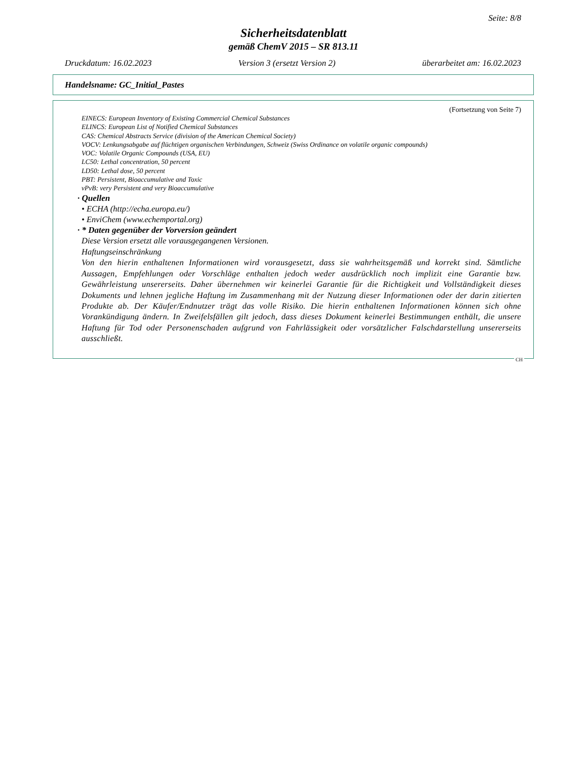Seite: 8/8
Sicherheitsdatenblatt
gemäß ChemV 2015 – SR 813.11
Druckdatum: 16.02.2023 Version 3 (ersetzt Version 2) überarbeitet am: 16.02.2023
Handelsname: GC_Initial_Pastes
(Fortsetzung von Seite 7)
EINECS: European Inventory of Existing Commercial Chemical Substances
ELINCS: European List of Notified Chemical Substances
CAS: Chemical Abstracts Service (division of the American Chemical Society)
VOCV: Lenkungsabgabe auf flüchtigen organischen Verbindungen, Schweiz (Swiss Ordinance on volatile organic compounds)
VOC: Volatile Organic Compounds (USA, EU)
LC50: Lethal concentration, 50 percent
LD50: Lethal dose, 50 percent
PBT: Persistent, Bioaccumulative and Toxic
vPvB: very Persistent and very Bioaccumulative
· Quellen
• ECHA (http://echa.europa.eu/)
• EnviChem (www.echemportal.org)
· * Daten gegenüber der Vorversion geändert
Diese Version ersetzt alle vorausgegangenen Versionen.
Haftungseinschränkung
Von den hierin enthaltenen Informationen wird vorausgesetzt, dass sie wahrheitsgemäß und korrekt sind. Sämtliche Aussagen, Empfehlungen oder Vorschläge enthalten jedoch weder ausdrücklich noch implizit eine Garantie bzw. Gewährleistung unsererseits. Daher übernehmen wir keinerlei Garantie für die Richtigkeit und Vollständigkeit dieses Dokuments und lehnen jegliche Haftung im Zusammenhang mit der Nutzung dieser Informationen oder der darin zitierten Produkte ab. Der Käufer/Endnutzer trägt das volle Risiko. Die hierin enthaltenen Informationen können sich ohne Vorankündigung ändern. In Zweifelsfällen gilt jedoch, dass dieses Dokument keinerlei Bestimmungen enthält, die unsere Haftung für Tod oder Personenschaden aufgrund von Fahrlässigkeit oder vorsätzlicher Falschdarstellung unsererseits ausschließt.
CH